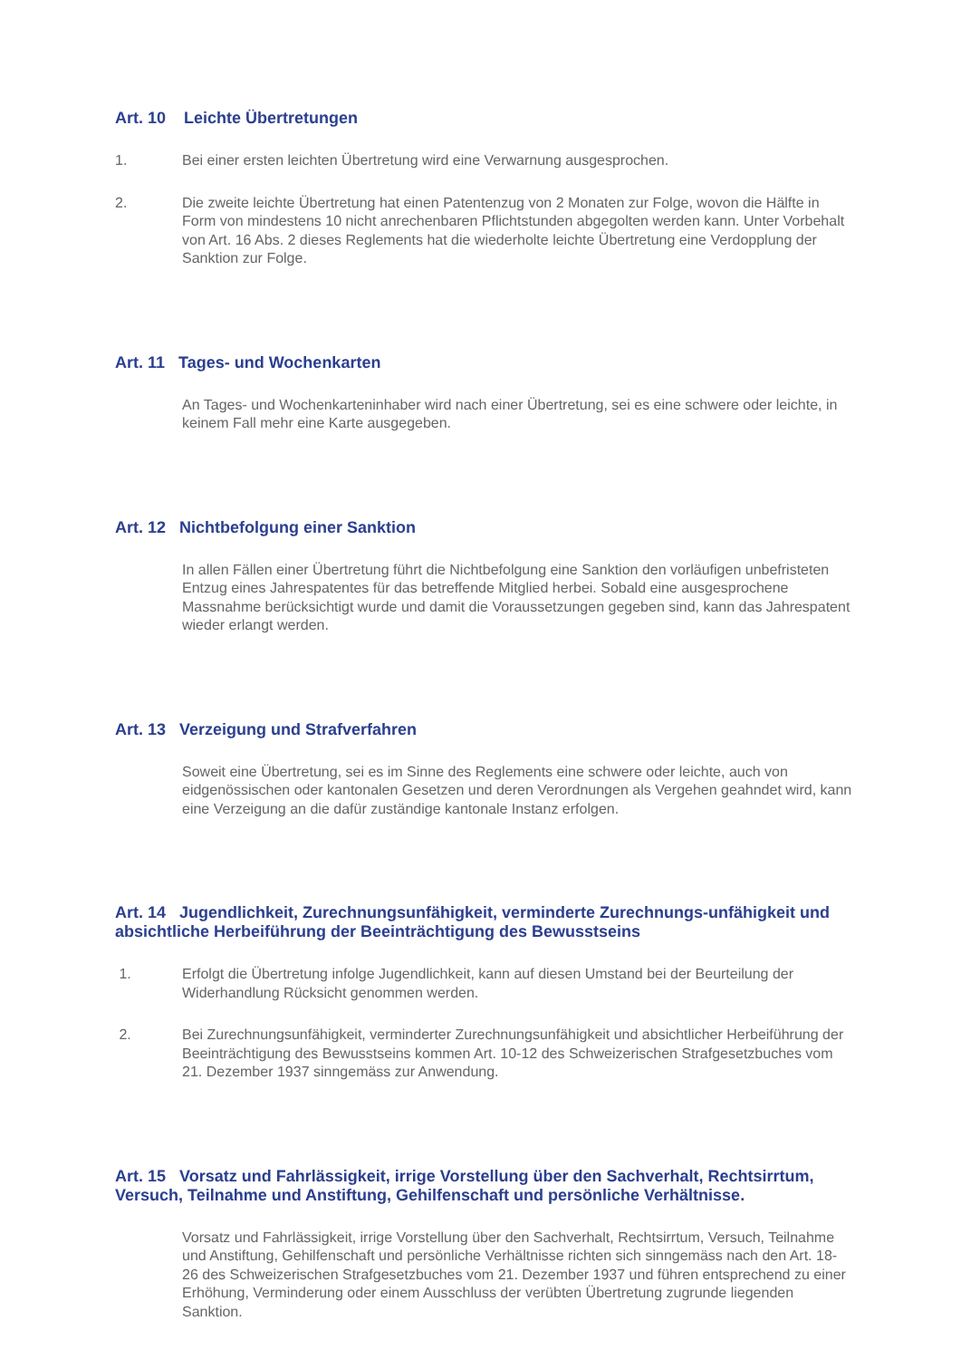Art. 10 Leichte Übertretungen
1. Bei einer ersten leichten Übertretung wird eine Verwarnung ausgesprochen.
2. Die zweite leichte Übertretung hat einen Patentenzug von 2 Monaten zur Folge, wovon die Hälfte in Form von mindestens 10 nicht anrechenbaren Pflichtstunden abgegolten werden kann. Unter Vorbehalt von Art. 16 Abs. 2 dieses Reglements hat die wiederholte leichte Übertretung eine Verdopplung der Sanktion zur Folge.
Art. 11 Tages- und Wochenkarten
An Tages- und Wochenkarteninhaber wird nach einer Übertretung, sei es eine schwere oder leichte, in keinem Fall mehr eine Karte ausgegeben.
Art. 12 Nichtbefolgung einer Sanktion
In allen Fällen einer Übertretung führt die Nichtbefolgung eine Sanktion den vorläufigen unbefristeten Entzug eines Jahrespatentes für das betreffende Mitglied herbei. Sobald eine ausgesprochene Massnahme berücksichtigt wurde und damit die Voraussetzungen gegeben sind, kann das Jahrespatent wieder erlangt werden.
Art. 13 Verzeigung und Strafverfahren
Soweit eine Übertretung, sei es im Sinne des Reglements eine schwere oder leichte, auch von eidgenössischen oder kantonalen Gesetzen und deren Verordnungen als Vergehen geahndet wird, kann eine Verzeigung an die dafür zuständige kantonale Instanz erfolgen.
Art. 14 Jugendlichkeit, Zurechnungsunfähigkeit, verminderte Zurechnungs-unfähigkeit und absichtliche Herbeiführung der Beeinträchtigung des Bewusstseins
1. Erfolgt die Übertretung infolge Jugendlichkeit, kann auf diesen Umstand bei der Beurteilung der Widerhandlung Rücksicht genommen werden.
2. Bei Zurechnungsunfähigkeit, verminderter Zurechnungsunfähigkeit und absichtlicher Herbeiführung der Beeinträchtigung des Bewusstseins kommen Art. 10-12 des Schweizerischen Strafgesetzbuches vom 21. Dezember 1937 sinngemäss zur Anwendung.
Art. 15 Vorsatz und Fahrlässigkeit, irrige Vorstellung über den Sachverhalt, Rechtsirrtum, Versuch, Teilnahme und Anstiftung, Gehilfenschaft und persönliche Verhältnisse.
Vorsatz und Fahrlässigkeit, irrige Vorstellung über den Sachverhalt, Rechtsirrtum, Versuch, Teilnahme und Anstiftung, Gehilfenschaft und persönliche Verhältnisse richten sich sinngemäss nach den Art. 18-26 des Schweizerischen Strafgesetzbuches vom 21. Dezember 1937 und führen entsprechend zu einer Erhöhung, Verminderung oder einem Ausschluss der verübten Übertretung zugrunde liegenden Sanktion.